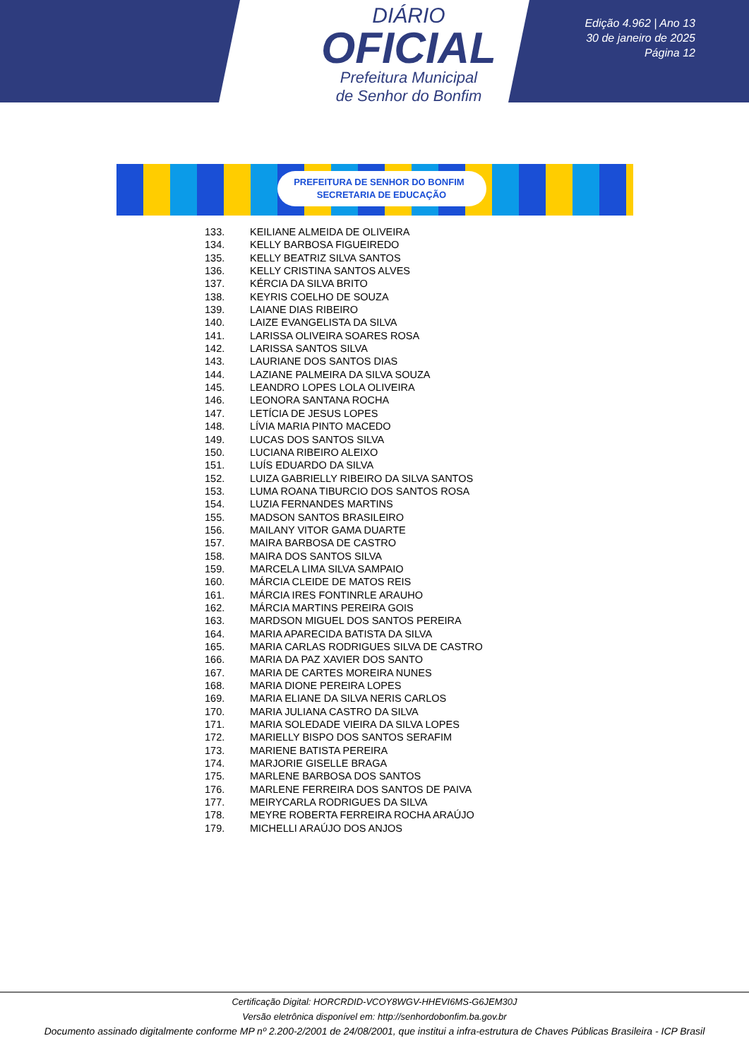DIÁRIO
OFICIAL
Prefeitura Municipal
de Senhor do Bonfim
Edição 4.962 | Ano 13
30 de janeiro de 2025
Página 12
PREFEITURA DE SENHOR DO BONFIM SECRETARIA DE EDUCAÇÃO
133. KEILIANE ALMEIDA DE OLIVEIRA
134. KELLY BARBOSA FIGUEIREDO
135. KELLY BEATRIZ SILVA SANTOS
136. KELLY CRISTINA SANTOS ALVES
137. KÉRCIA DA SILVA BRITO
138. KEYRIS COELHO DE SOUZA
139. LAIANE DIAS RIBEIRO
140. LAIZE EVANGELISTA DA SILVA
141. LARISSA OLIVEIRA SOARES ROSA
142. LARISSA SANTOS SILVA
143. LAURIANE DOS SANTOS DIAS
144. LAZIANE PALMEIRA DA SILVA SOUZA
145. LEANDRO LOPES LOLA OLIVEIRA
146. LEONORA SANTANA ROCHA
147. LETÍCIA DE JESUS LOPES
148. LÍVIA MARIA PINTO MACEDO
149. LUCAS DOS SANTOS SILVA
150. LUCIANA RIBEIRO ALEIXO
151. LUÍS EDUARDO DA SILVA
152. LUIZA GABRIELLY RIBEIRO DA SILVA SANTOS
153. LUMA ROANA TIBURCIO DOS SANTOS ROSA
154. LUZIA FERNANDES MARTINS
155. MADSON SANTOS BRASILEIRO
156. MAILANY VITOR GAMA DUARTE
157. MAIRA BARBOSA DE CASTRO
158. MAIRA DOS SANTOS SILVA
159. MARCELA LIMA SILVA SAMPAIO
160. MÁRCIA CLEIDE DE MATOS REIS
161. MÁRCIA IRES FONTINRLE ARAUHO
162. MÁRCIA MARTINS PEREIRA GOIS
163. MARDSON MIGUEL DOS SANTOS PEREIRA
164. MARIA APARECIDA BATISTA DA SILVA
165. MARIA CARLAS RODRIGUES SILVA DE CASTRO
166. MARIA DA PAZ XAVIER DOS SANTO
167. MARIA DE CARTES MOREIRA NUNES
168. MARIA DIONE PEREIRA LOPES
169. MARIA ELIANE DA SILVA NERIS CARLOS
170. MARIA JULIANA CASTRO DA SILVA
171. MARIA SOLEDADE VIEIRA DA SILVA LOPES
172. MARIELLY BISPO DOS SANTOS SERAFIM
173. MARIENE BATISTA PEREIRA
174. MARJORIE GISELLE BRAGA
175. MARLENE BARBOSA DOS SANTOS
176. MARLENE FERREIRA DOS SANTOS DE PAIVA
177. MEIRYCARLA RODRIGUES DA SILVA
178. MEYRE ROBERTA FERREIRA ROCHA ARAÚJO
179. MICHELLI ARAÚJO DOS ANJOS
Certificação Digital: HORCRDID-VCOY8WGV-HHEVI6MS-G6JEM30J
Versão eletrônica disponível em: http://senhordobonfim.ba.gov.br
Documento assinado digitalmente conforme MP nº 2.200-2/2001 de 24/08/2001, que institui a infra-estrutura de Chaves Públicas Brasileira - ICP Brasil